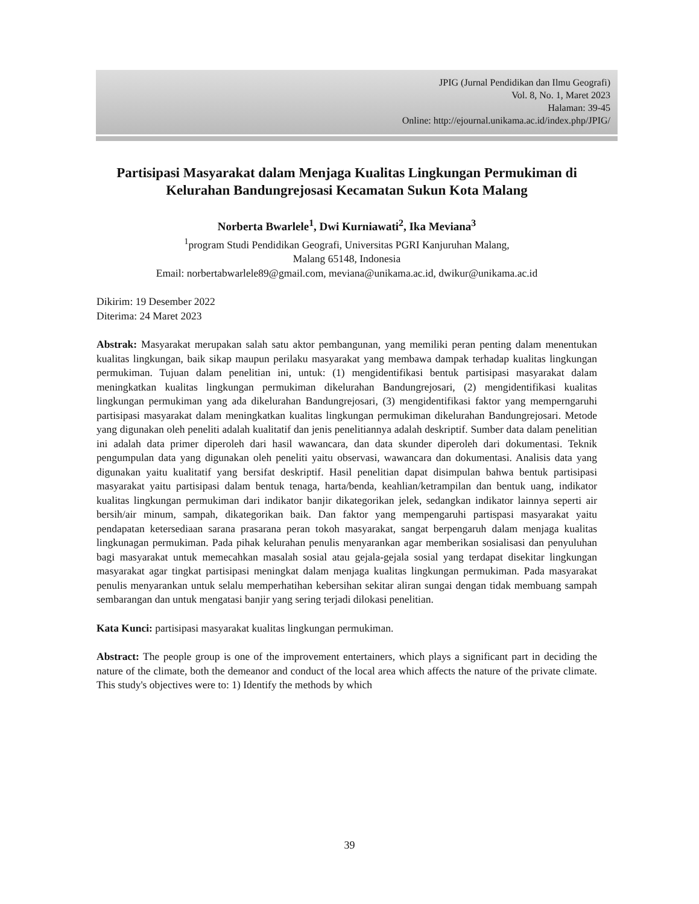JPIG (Jurnal Pendidikan dan Ilmu Geografi)
Vol. 8, No. 1, Maret 2023
Halaman: 39-45
Online: http://ejournal.unikama.ac.id/index.php/JPIG/
Partisipasi Masyarakat dalam Menjaga Kualitas Lingkungan Permukiman di Kelurahan Bandungrejosasi Kecamatan Sukun Kota Malang
Norberta Bwarlele<sup>1</sup>, Dwi Kurniawati<sup>2</sup>, Ika Meviana<sup>3</sup>
<sup>1</sup> program Studi Pendidikan Geografi, Universitas PGRI Kanjuruhan Malang,
Malang 65148, Indonesia
Email: norbertabwarlele89@gmail.com, meviana@unikama.ac.id, dwikur@unikama.ac.id
Dikirim: 19 Desember 2022
Diterima: 24 Maret 2023
Abstrak: Masyarakat merupakan salah satu aktor pembangunan, yang memiliki peran penting dalam menentukan kualitas lingkungan, baik sikap maupun perilaku masyarakat yang membawa dampak terhadap kualitas lingkungan permukiman. Tujuan dalam penelitian ini, untuk: (1) mengidentifikasi bentuk partisipasi masyarakat dalam meningkatkan kualitas lingkungan permukiman dikelurahan Bandungrejosari, (2) mengidentifikasi kualitas lingkungan permukiman yang ada dikelurahan Bandungrejosari, (3) mengidentifikasi faktor yang memperngaruhi partisipasi masyarakat dalam meningkatkan kualitas lingkungan permukiman dikelurahan Bandungrejosari. Metode yang digunakan oleh peneliti adalah kualitatif dan jenis penelitiannya adalah deskriptif. Sumber data dalam penelitian ini adalah data primer diperoleh dari hasil wawancara, dan data skunder diperoleh dari dokumentasi. Teknik pengumpulan data yang digunakan oleh peneliti yaitu observasi, wawancara dan dokumentasi. Analisis data yang digunakan yaitu kualitatif yang bersifat deskriptif. Hasil penelitian dapat disimpulan bahwa bentuk partisipasi masyarakat yaitu partisipasi dalam bentuk tenaga, harta/benda, keahlian/ketrampilan dan bentuk uang, indikator kualitas lingkungan permukiman dari indikator banjir dikategorikan jelek, sedangkan indikator lainnya seperti air bersih/air minum, sampah, dikategorikan baik. Dan faktor yang mempengaruhi partispasi masyarakat yaitu pendapatan ketersediaan sarana prasarana peran tokoh masyarakat, sangat berpengaruh dalam menjaga kualitas lingkunagan permukiman. Pada pihak kelurahan penulis menyarankan agar memberikan sosialisasi dan penyuluhan bagi masyarakat untuk memecahkan masalah sosial atau gejala-gejala sosial yang terdapat disekitar lingkungan masyarakat agar tingkat partisipasi meningkat dalam menjaga kualitas lingkungan permukiman. Pada masyarakat penulis menyarankan untuk selalu memperhatihan kebersihan sekitar aliran sungai dengan tidak membuang sampah sembarangan dan untuk mengatasi banjir yang sering terjadi dilokasi penelitian.
Kata Kunci: partisipasi masyarakat kualitas lingkungan permukiman.
Abstract: The people group is one of the improvement entertainers, which plays a significant part in deciding the nature of the climate, both the demeanor and conduct of the local area which affects the nature of the private climate. This study's objectives were to: 1) Identify the methods by which
39